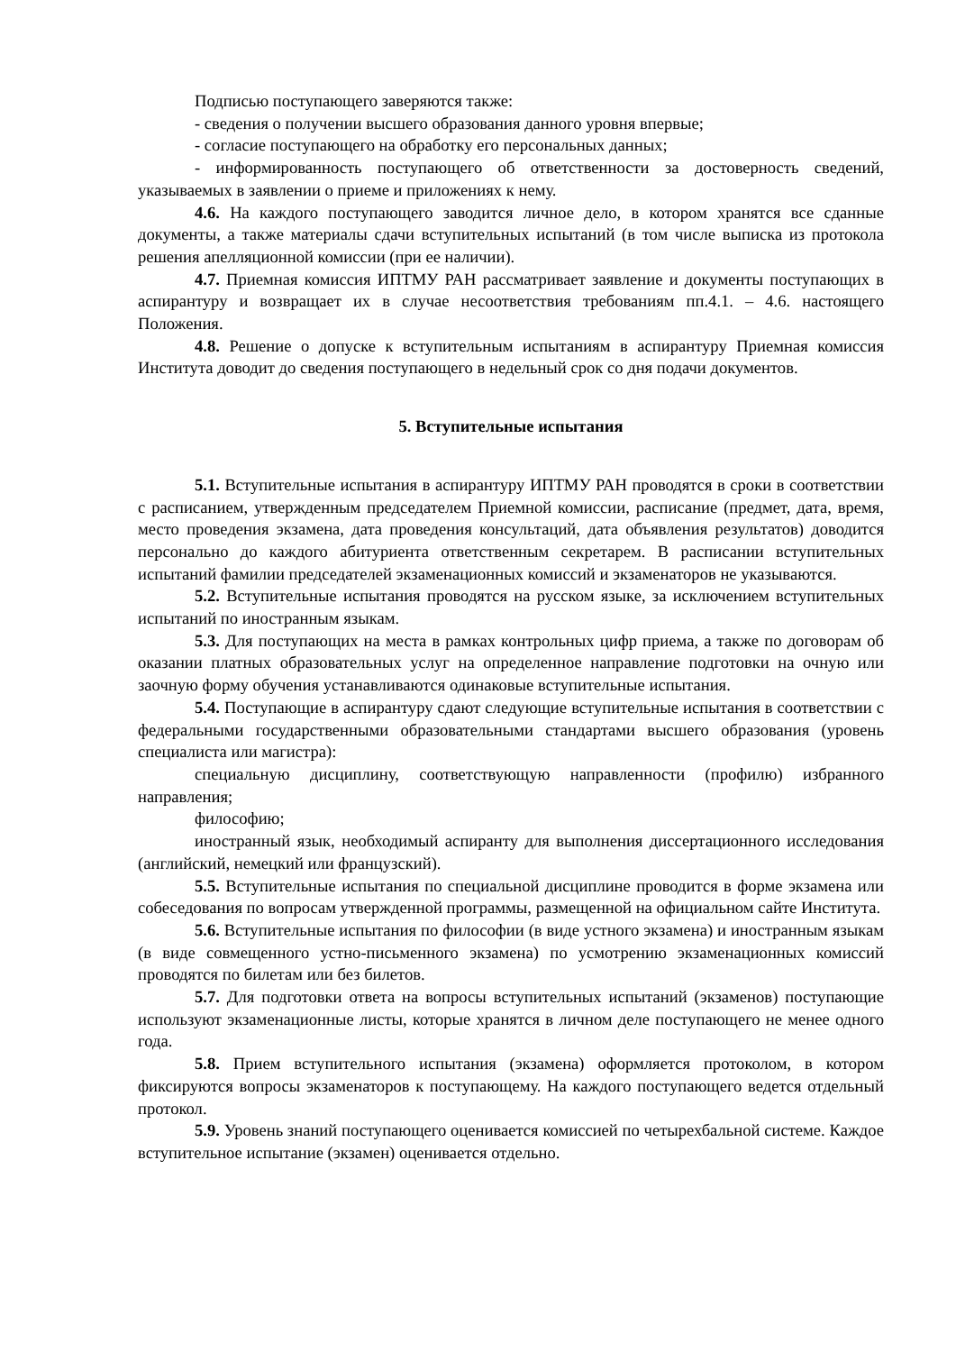Подписью поступающего заверяются также:
- сведения о получении высшего образования данного уровня впервые;
- согласие поступающего на обработку его персональных данных;
- информированность поступающего об ответственности за достоверность сведений, указываемых в заявлении о приеме и приложениях к нему.
4.6. На каждого поступающего заводится личное дело, в котором хранятся все сданные документы, а также материалы сдачи вступительных испытаний (в том числе выписка из протокола решения апелляционной комиссии (при ее наличии).
4.7. Приемная комиссия ИПТМУ РАН рассматривает заявление и документы поступающих в аспирантуру и возвращает их в случае несоответствия требованиям пп.4.1. – 4.6. настоящего Положения.
4.8. Решение о допуске к вступительным испытаниям в аспирантуру Приемная комиссия Института доводит до сведения поступающего в недельный срок со дня подачи документов.
5. Вступительные испытания
5.1. Вступительные испытания в аспирантуру ИПТМУ РАН проводятся в сроки в соответствии с расписанием, утвержденным председателем Приемной комиссии, расписание (предмет, дата, время, место проведения экзамена, дата проведения консультаций, дата объявления результатов) доводится персонально до каждого абитуриента ответственным секретарем. В расписании вступительных испытаний фамилии председателей экзаменационных комиссий и экзаменаторов не указываются.
5.2. Вступительные испытания проводятся на русском языке, за исключением вступительных испытаний по иностранным языкам.
5.3. Для поступающих на места в рамках контрольных цифр приема, а также по договорам об оказании платных образовательных услуг на определенное направление подготовки на очную или заочную форму обучения устанавливаются одинаковые вступительные испытания.
5.4. Поступающие в аспирантуру сдают следующие вступительные испытания в соответствии с федеральными государственными образовательными стандартами высшего образования (уровень специалиста или магистра):
специальную дисциплину, соответствующую направленности (профилю) избранного направления;
философию;
иностранный язык, необходимый аспиранту для выполнения диссертационного исследования (английский, немецкий или французский).
5.5. Вступительные испытания по специальной дисциплине проводится в форме экзамена или собеседования по вопросам утвержденной программы, размещенной на официальном сайте Института.
5.6. Вступительные испытания по философии (в виде устного экзамена) и иностранным языкам (в виде совмещенного устно-письменного экзамена) по усмотрению экзаменационных комиссий проводятся по билетам или без билетов.
5.7. Для подготовки ответа на вопросы вступительных испытаний (экзаменов) поступающие используют экзаменационные листы, которые хранятся в личном деле поступающего не менее одного года.
5.8. Прием вступительного испытания (экзамена) оформляется протоколом, в котором фиксируются вопросы экзаменаторов к поступающему. На каждого поступающего ведется отдельный протокол.
5.9. Уровень знаний поступающего оценивается комиссией по четырехбальной системе. Каждое вступительное испытание (экзамен) оценивается отдельно.